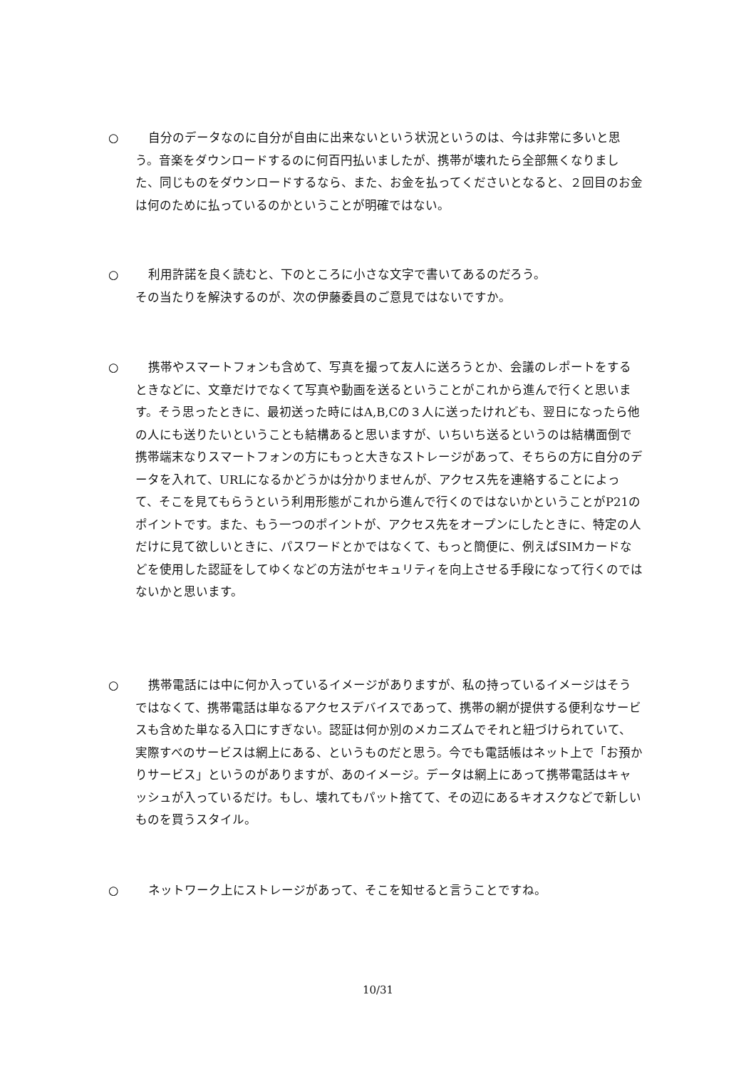○
自分のデータなのに自分が自由に出来ないという状況というのは、今は非常に多いと思う。音楽をダウンロードするのに何百円払いましたが、携帯が壊れたら全部無くなりました、同じものをダウンロードするなら、また、お金を払ってくださいとなると、２回目のお金は何のために払っているのかということが明確ではない。
○
利用許諾を良く読むと、下のところに小さな文字で書いてあるのだろう。
その当たりを解決するのが、次の伊藤委員のご意見ではないですか。
○
携帯やスマートフォンも含めて、写真を撮って友人に送ろうとか、会議のレポートをするときなどに、文章だけでなくて写真や動画を送るということがこれから進んで行くと思います。そう思ったときに、最初送った時にはA,B,Cの３人に送ったけれども、翌日になったら他の人にも送りたいということも結構あると思いますが、いちいち送るというのは結構面倒で携帯端末なりスマートフォンの方にもっと大きなストレージがあって、そちらの方に自分のデータを入れて、URLになるかどうかは分かりませんが、アクセス先を連絡することによって、そこを見てもらうという利用形態がこれから進んで行くのではないかということがP21のポイントです。また、もう一つのポイントが、アクセス先をオープンにしたときに、特定の人だけに見て欲しいときに、パスワードとかではなくて、もっと簡便に、例えばSIMカードなどを使用した認証をしてゆくなどの方法がセキュリティを向上させる手段になって行くのではないかと思います。
○
携帯電話には中に何か入っているイメージがありますが、私の持っているイメージはそうではなくて、携帯電話は単なるアクセスデバイスであって、携帯の網が提供する便利なサービスも含めた単なる入口にすぎない。認証は何か別のメカニズムでそれと紐づけられていて、実際すべのサービスは網上にある、というものだと思う。今でも電話帳はネット上で「お預かりサービス」というのがありますが、あのイメージ。データは網上にあって携帯電話はキャッシュが入っているだけ。もし、壊れてもパット捨てて、その辺にあるキオスクなどで新しいものを買うスタイル。
○
ネットワーク上にストレージがあって、そこを知せると言うことですね。
10/31